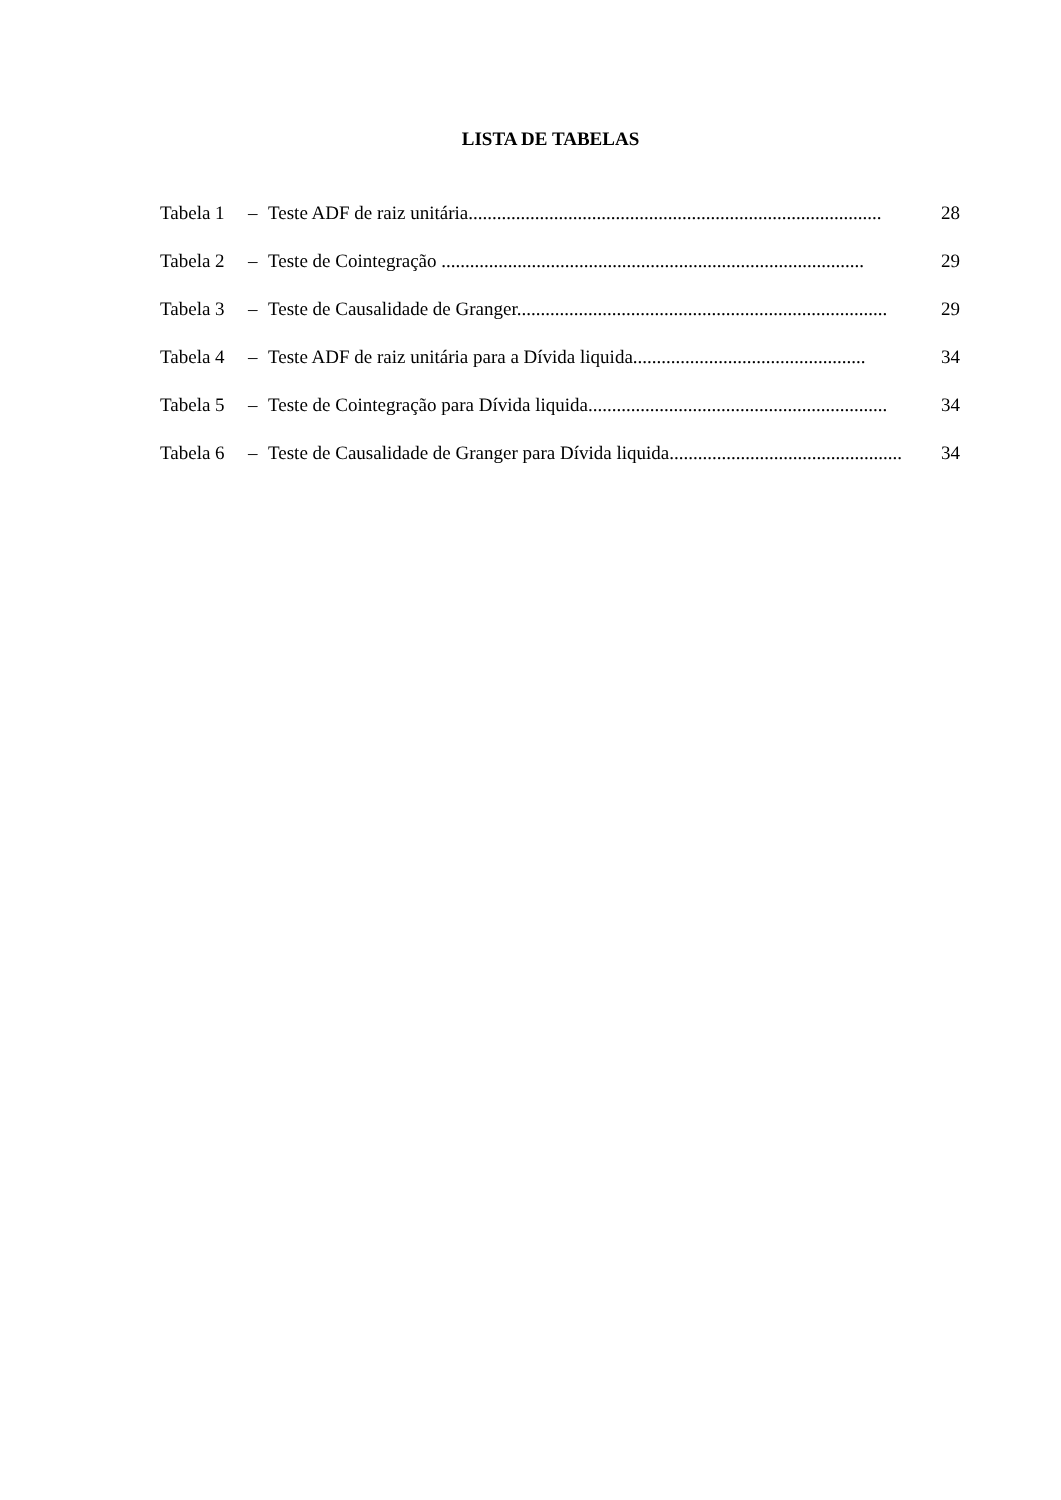LISTA DE TABELAS
Tabela 1 – Teste ADF de raiz unitária....................................................................................... 28
Tabela 2 – Teste de Cointegração ......................................................................................... 29
Tabela 3 – Teste de Causalidade de Granger.............................................................................. 29
Tabela 4 – Teste ADF de raiz unitária para a Dívida liquida................................................. 34
Tabela 5 – Teste de Cointegração para Dívida liquida............................................................... 34
Tabela 6 – Teste de Causalidade de Granger para Dívida liquida................................................. 34